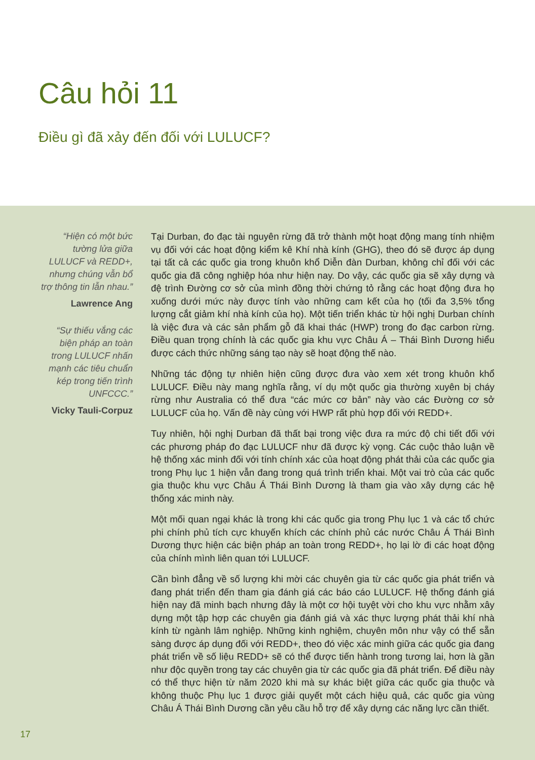Câu hỏi 11
Điều gì đã xảy đến đối với LULUCF?
“Hiện có một bức tường lửa giữa LULUCF và REDD+, nhưng chúng vẫn bổ trợ thông tin lẫn nhau.”
Lawrence Ang
“Sự thiếu vắng các biện pháp an toàn trong LULUCF nhấn mạnh các tiêu chuẩn kép trong tiến trình UNFCCC.”
Vicky Tauli-Corpuz
Tại Durban, đo đạc tài nguyên rừng đã trở thành một hoạt động mang tính nhiệm vụ đối với các hoạt động kiểm kê Khí nhà kính (GHG), theo đó sẽ được áp dụng tại tất cả các quốc gia trong khuôn khổ Diễn đàn Durban, không chỉ đối với các quốc gia đã công nghiệp hóa như hiện nay. Do vậy, các quốc gia sẽ xây dựng và đệ trình Đường cơ sở của mình đồng thời chứng tỏ rằng các hoạt động đưa họ xuống dưới mức này được tính vào những cam kết của họ (tối đa 3,5% tổng lượng cắt giảm khí nhà kính của họ). Một tiến triển khác từ hội nghị Durban chính là việc đưa và các sản phẩm gỗ đã khai thác (HWP) trong đo đạc carbon rừng. Điều quan trọng chính là các quốc gia khu vực Châu Á – Thái Bình Dương hiểu được cách thức những sáng tạo này sẽ hoạt động thế nào.
Những tác động tự nhiên hiện cũng được đưa vào xem xét trong khuôn khổ LULUCF. Điều này mang nghĩa rằng, ví dụ một quốc gia thường xuyên bị cháy rừng như Australia có thể đưa “các mức cơ bản” này vào các Đường cơ sở LULUCF của họ. Vấn đề này cùng với HWP rất phù hợp đối với REDD+.
Tuy nhiên, hội nghị Durban đã thất bại trong việc đưa ra mức độ chi tiết đối với các phương pháp đo đạc LULUCF như đã được kỳ vọng. Các cuộc thảo luận về hệ thống xác minh đối với tính chính xác của hoạt động phát thải của các quốc gia trong Phụ lục 1 hiện vẫn đang trong quá trình triển khai. Một vai trò của các quốc gia thuộc khu vực Châu Á Thái Bình Dương là tham gia vào xây dựng các hệ thống xác minh này.
Một mối quan ngại khác là trong khi các quốc gia trong Phụ lục 1 và các tổ chức phi chính phủ tích cực khuyến khích các chính phủ các nước Châu Á Thái Bình Dương thực hiện các biện pháp an toàn trong REDD+, họ lại lờ đi các hoạt động của chính mình liên quan tới LULUCF.
Cần bình đẳng về số lượng khi mời các chuyên gia từ các quốc gia phát triển và đang phát triển đến tham gia đánh giá các báo cáo LULUCF. Hệ thống đánh giá hiện nay đã minh bạch nhưng đây là một cơ hội tuyệt vời cho khu vực nhằm xây dựng một tập hợp các chuyên gia đánh giá và xác thực lượng phát thải khí nhà kính từ ngành lâm nghiệp. Những kinh nghiệm, chuyên môn như vậy có thể sẵn sàng được áp dụng đối với REDD+, theo đó việc xác minh giữa các quốc gia đang phát triển về số liệu REDD+ sẽ có thể được tiến hành trong tương lai, hơn là gần như độc quyền trong tay các chuyên gia từ các quốc gia đã phát triển. Để điều này có thể thực hiện từ năm 2020 khi mà sự khác biệt giữa các quốc gia thuộc và không thuộc Phụ lục 1 được giải quyết một cách hiệu quả, các quốc gia vùng Châu Á Thái Bình Dương cần yêu cầu hỗ trợ để xây dựng các năng lực cần thiết.
17